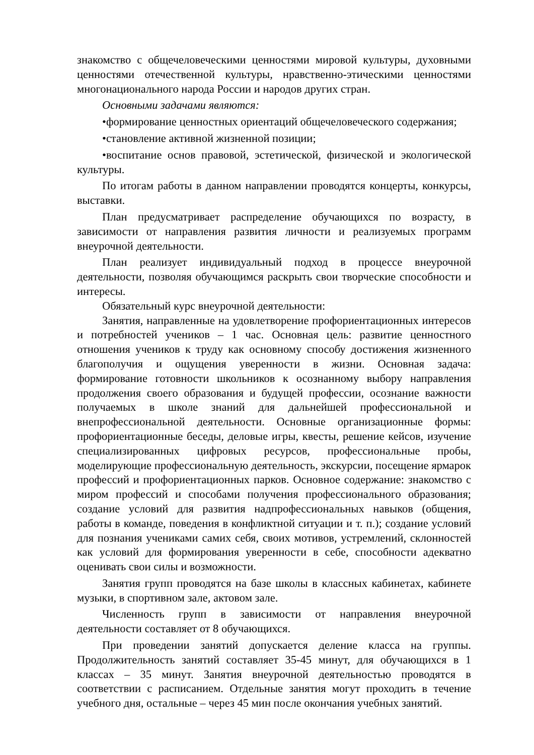знакомство с общечеловеческими ценностями мировой культуры, духовными ценностями отечественной культуры, нравственно-этическими ценностями многонационального народа России и народов других стран.
Основными задачами являются:
•формирование ценностных ориентаций общечеловеческого содержания;
•становление активной жизненной позиции;
•воспитание основ правовой, эстетической, физической и экологической культуры.
По итогам работы в данном направлении проводятся концерты, конкурсы, выставки.
План предусматривает распределение обучающихся по возрасту, в зависимости от направления развития личности и реализуемых программ внеурочной деятельности.
План реализует индивидуальный подход в процессе внеурочной деятельности, позволяя обучающимся раскрыть свои творческие способности и интересы.
Обязательный курс внеурочной деятельности:
Занятия, направленные на удовлетворение профориентационных интересов и потребностей учеников – 1 час. Основная цель: развитие ценностного отношения учеников к труду как основному способу достижения жизненного благополучия и ощущения уверенности в жизни. Основная задача: формирование готовности школьников к осознанному выбору направления продолжения своего образования и будущей профессии, осознание важности получаемых в школе знаний для дальнейшей профессиональной и внепрофессиональной деятельности. Основные организационные формы: профориентационные беседы, деловые игры, квесты, решение кейсов, изучение специализированных цифровых ресурсов, профессиональные пробы, моделирующие профессиональную деятельность, экскурсии, посещение ярмарок профессий и профориентационных парков. Основное содержание: знакомство с миром профессий и способами получения профессионального образования; создание условий для развития надпрофессиональных навыков (общения, работы в команде, поведения в конфликтной ситуации и т. п.); создание условий для познания учениками самих себя, своих мотивов, устремлений, склонностей как условий для формирования уверенности в себе, способности адекватно оценивать свои силы и возможности.
Занятия групп проводятся на базе школы в классных кабинетах, кабинете музыки, в спортивном зале, актовом зале.
Численность групп в зависимости от направления внеурочной деятельности составляет от 8 обучающихся.
При проведении занятий допускается деление класса на группы. Продолжительность занятий составляет 35-45 минут, для обучающихся в 1 классах – 35 минут. Занятия внеурочной деятельностью проводятся в соответствии с расписанием. Отдельные занятия могут проходить в течение учебного дня, остальные – через 45 мин после окончания учебных занятий.